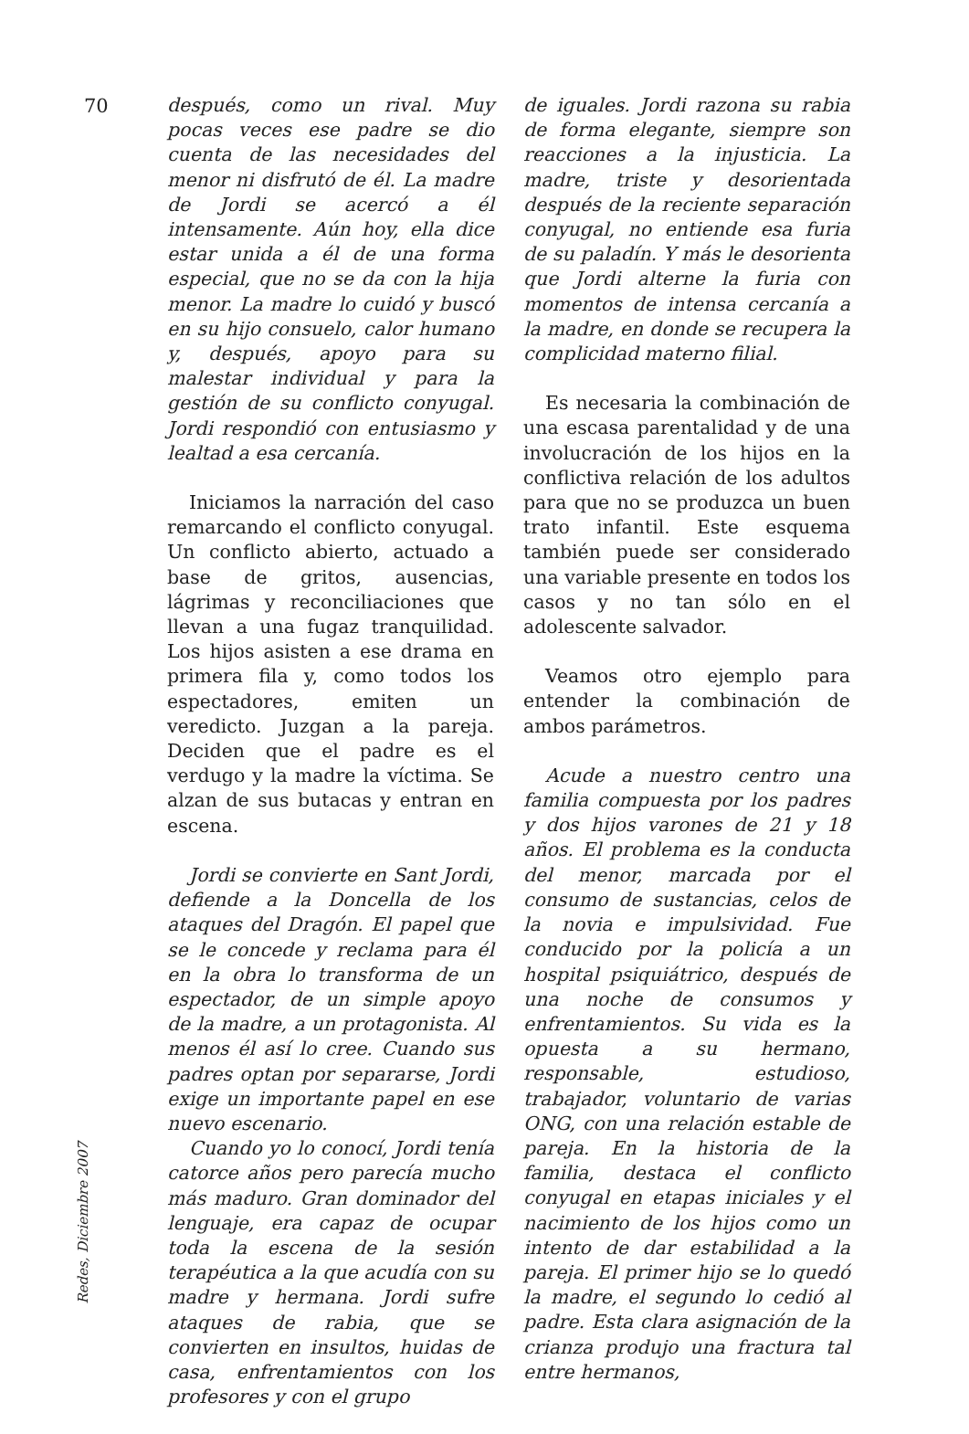70
después, como un rival. Muy pocas veces ese padre se dio cuenta de las necesidades del menor ni disfrutó de él. La madre de Jordi se acercó a él intensamente. Aún hoy, ella dice estar unida a él de una forma especial, que no se da con la hija menor. La madre lo cuidó y buscó en su hijo consuelo, calor humano y, después, apoyo para su malestar individual y para la gestión de su conflicto conyugal. Jordi respondió con entusiasmo y lealtad a esa cercanía.
Iniciamos la narración del caso remarcando el conflicto conyugal. Un conflicto abierto, actuado a base de gritos, ausencias, lágrimas y reconciliaciones que llevan a una fugaz tranquilidad. Los hijos asisten a ese drama en primera fila y, como todos los espectadores, emiten un veredicto. Juzgan a la pareja. Deciden que el padre es el verdugo y la madre la víctima. Se alzan de sus butacas y entran en escena.
Jordi se convierte en Sant Jordi, defiende a la Doncella de los ataques del Dragón. El papel que se le concede y reclama para él en la obra lo transforma de un espectador, de un simple apoyo de la madre, a un protagonista. Al menos él así lo cree. Cuando sus padres optan por separarse, Jordi exige un importante papel en ese nuevo escenario.
Cuando yo lo conocí, Jordi tenía catorce años pero parecía mucho más maduro. Gran dominador del lenguaje, era capaz de ocupar toda la escena de la sesión terapéutica a la que acudía con su madre y hermana. Jordi sufre ataques de rabia, que se convierten en insultos, huidas de casa, enfrentamientos con los profesores y con el grupo
de iguales. Jordi razona su rabia de forma elegante, siempre son reacciones a la injusticia. La madre, triste y desorientada después de la reciente separación conyugal, no entiende esa furia de su paladín. Y más le desorienta que Jordi alterne la furia con momentos de intensa cercanía a la madre, en donde se recupera la complicidad materno filial.
Es necesaria la combinación de una escasa parentalidad y de una involucración de los hijos en la conflictiva relación de los adultos para que no se produzca un buen trato infantil. Este esquema también puede ser considerado una variable presente en todos los casos y no tan sólo en el adolescente salvador.
Veamos otro ejemplo para entender la combinación de ambos parámetros.
Acude a nuestro centro una familia compuesta por los padres y dos hijos varones de 21 y 18 años. El problema es la conducta del menor, marcada por el consumo de sustancias, celos de la novia e impulsividad. Fue conducido por la policía a un hospital psiquiátrico, después de una noche de consumos y enfrentamientos. Su vida es la opuesta a su hermano, responsable, estudioso, trabajador, voluntario de varias ONG, con una relación estable de pareja. En la historia de la familia, destaca el conflicto conyugal en etapas iniciales y el nacimiento de los hijos como un intento de dar estabilidad a la pareja. El primer hijo se lo quedó la madre, el segundo lo cedió al padre. Esta clara asignación de la crianza produjo una fractura tal entre hermanos,
Redes, Diciembre 2007